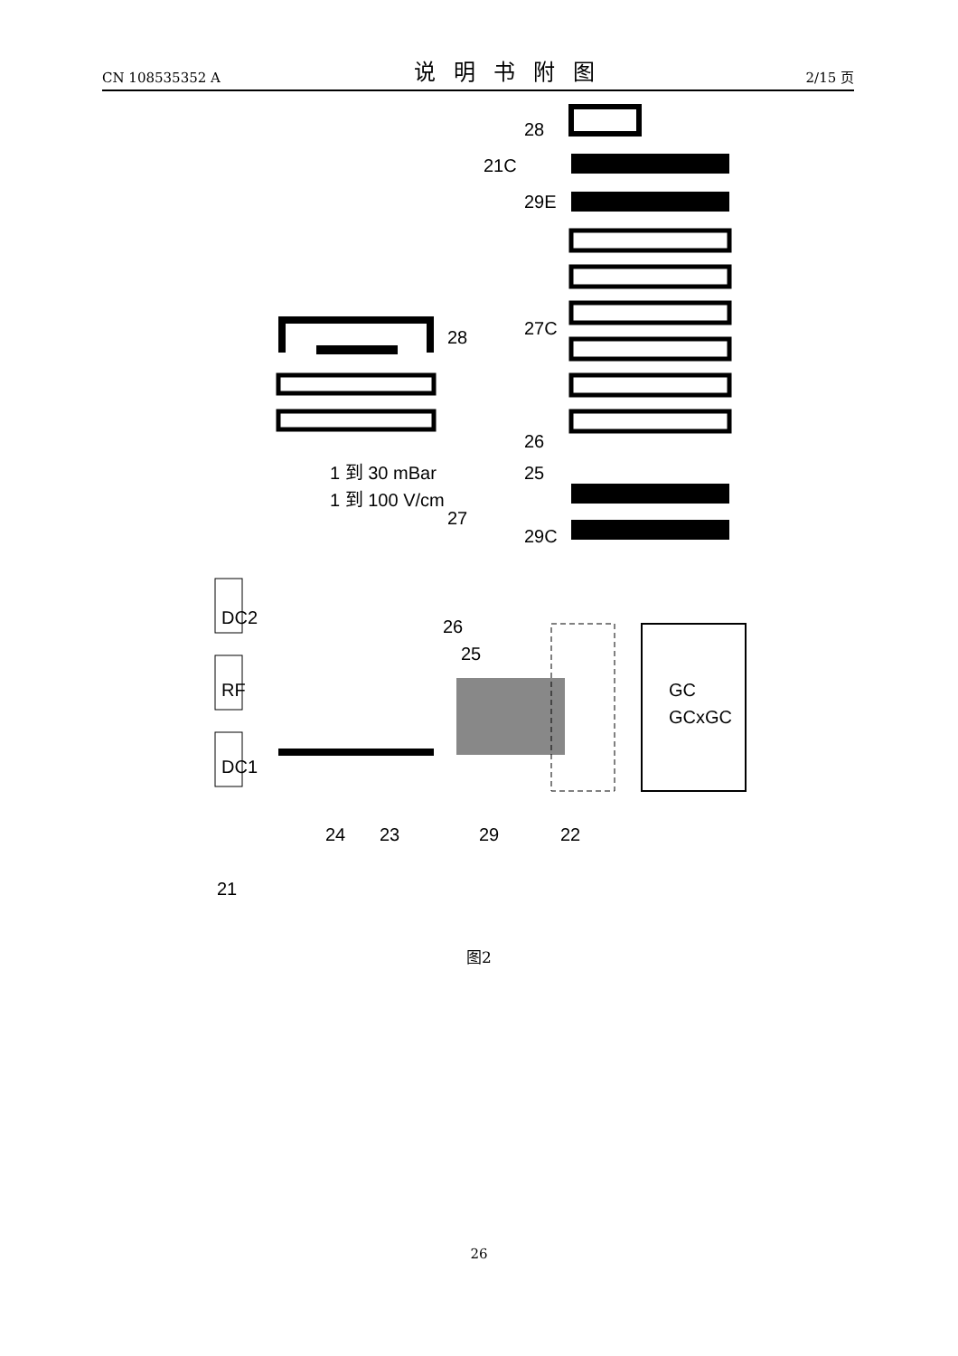CN 108535352 A 说明书附图 2/15 页
DC2
RF
DC1
1 到 30 mBar
1 到 100 V/cm
GC
GCxGC
28
27
26
25
24
23
29
22
21
28
21C
29E
27C
26
25
29C
图2
26